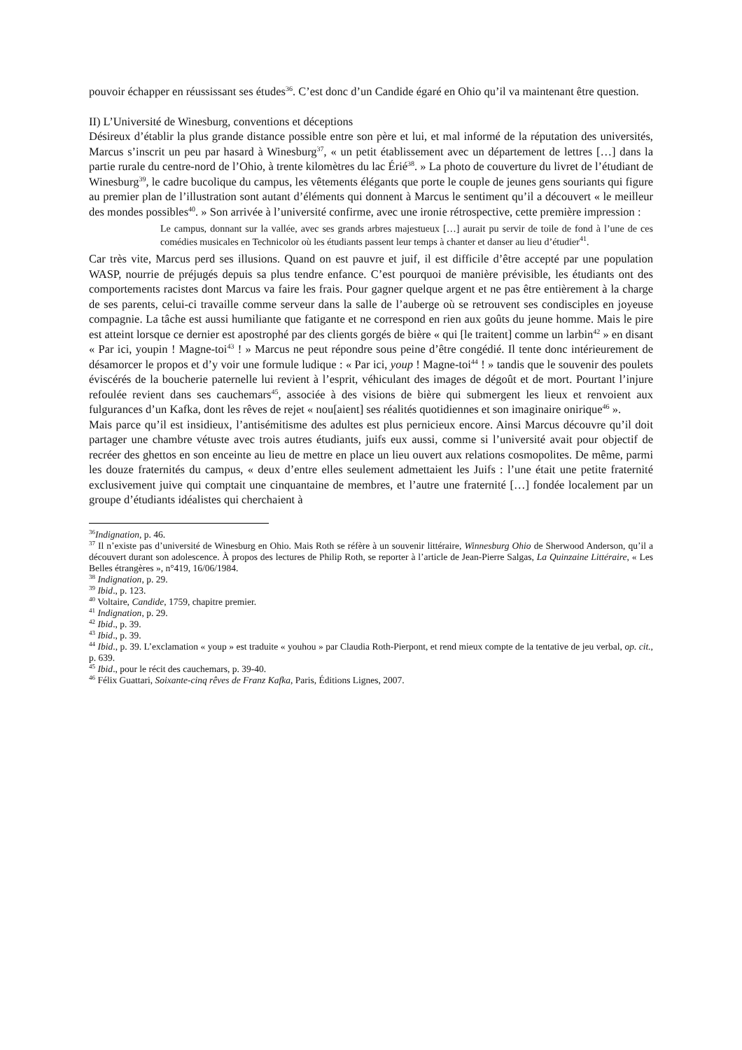pouvoir échapper en réussissant ses études<sup>36</sup>. C’est donc d’un Candide égaré en Ohio qu’il va maintenant être question.
II) L’Université de Winesburg, conventions et déceptions
Désireux d’établir la plus grande distance possible entre son père et lui, et mal informé de la réputation des universités, Marcus s’inscrit un peu par hasard à Winesburg<sup>37</sup>, « un petit établissement avec un département de lettres […] dans la partie rurale du centre-nord de l’Ohio, à trente kilomètres du lac Érié<sup>38</sup>. » La photo de couverture du livret de l’étudiant de Winesburg<sup>39</sup>, le cadre bucolique du campus, les vêtements élégants que porte le couple de jeunes gens souriants qui figure au premier plan de l’illustration sont autant d’éléments qui donnent à Marcus le sentiment qu’il a découvert « le meilleur des mondes possibles<sup>40</sup>. » Son arrivée à l’université confirme, avec une ironie rétrospective, cette première impression :
Le campus, donnant sur la vallée, avec ses grands arbres majestueux […] aurait pu servir de toile de fond à l’une de ces comédies musicales en Technicolor où les étudiants passent leur temps à chanter et danser au lieu d’étudier<sup>41</sup>.
Car très vite, Marcus perd ses illusions. Quand on est pauvre et juif, il est difficile d’être accepté par une population WASP, nourrie de préjugés depuis sa plus tendre enfance. C’est pourquoi de manière prévisible, les étudiants ont des comportements racistes dont Marcus va faire les frais. Pour gagner quelque argent et ne pas être entièrement à la charge de ses parents, celui-ci travaille comme serveur dans la salle de l’auberge où se retrouvent ses condisciples en joyeuse compagnie. La tâche est aussi humiliante que fatigante et ne correspond en rien aux goûts du jeune homme. Mais le pire est atteint lorsque ce dernier est apostrophé par des clients gorgés de bière « qui [le traitent] comme un larbin<sup>42</sup> » en disant « Par ici, youpin ! Magne-toi<sup>43</sup> ! » Marcus ne peut répondre sous peine d’être congédié. Il tente donc intérieurement de désamorcer le propos et d’y voir une formule ludique : « Par ici, youp ! Magne-toi<sup>44</sup> ! » tandis que le souvenir des poulets éviscérés de la boucherie paternelle lui revient à l’esprit, véhiculant des images de dégoût et de mort. Pourtant l’injure refoulée revient dans ses cauchemars<sup>45</sup>, associée à des visions de bière qui submergent les lieux et renvoient aux fulgurances d’un Kafka, dont les rêves de rejet « nou[aient] ses réalités quotidiennes et son imaginaire onirique<sup>46</sup> ».
Mais parce qu’il est insidieux, l’antisémitisme des adultes est plus pernicieux encore. Ainsi Marcus découvre qu’il doit partager une chambre vétuste avec trois autres étudiants, juifs eux aussi, comme si l’université avait pour objectif de recréer des ghettos en son enceinte au lieu de mettre en place un lieu ouvert aux relations cosmopolites. De même, parmi les douze fraternités du campus, « deux d’entre elles seulement admettaient les Juifs : l’une était une petite fraternité exclusivement juive qui comptait une cinquantaine de membres, et l’autre une fraternité […] fondée localement par un groupe d’étudiants idéalistes qui cherchaient à
<sup>36</sup> Indignation, p. 46.
<sup>37</sup> Il n’existe pas d’université de Winesburg en Ohio. Mais Roth se réfère à un souvenir littéraire, Winnesburg Ohio de Sherwood Anderson, qu’il a découvert durant son adolescence. À propos des lectures de Philip Roth, se reporter à l’article de Jean-Pierre Salgas, La Quinzaine Littéraire, « Les Belles étrangères », n°419, 16/06/1984.
<sup>38</sup> Indignation, p. 29.
<sup>39</sup> Ibid., p. 123.
<sup>40</sup> Voltaire, Candide, 1759, chapitre premier.
<sup>41</sup> Indignation, p. 29.
<sup>42</sup> Ibid., p. 39.
<sup>43</sup> Ibid., p. 39.
<sup>44</sup> Ibid., p. 39. L’exclamation « youp » est traduite « youhou » par Claudia Roth-Pierpont, et rend mieux compte de la tentative de jeu verbal, op. cit., p. 639.
<sup>45</sup> Ibid., pour le récit des cauchemars, p. 39-40.
<sup>46</sup> Félix Guattari, Soixante-cinq rêves de Franz Kafka, Paris, Éditions Lignes, 2007.